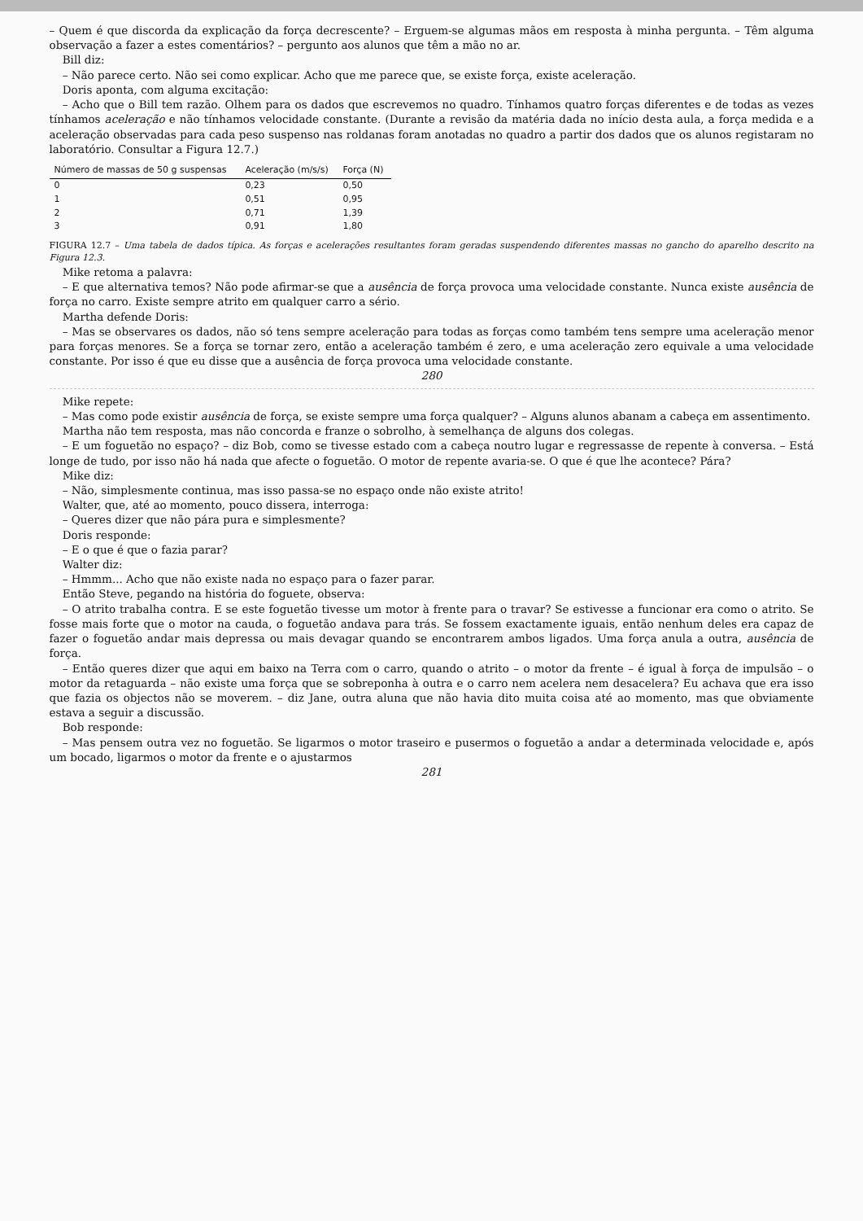– Quem é que discorda da explicação da força decrescente? – Erguem-se algumas mãos em resposta à minha pergunta. – Têm alguma observação a fazer a estes comentários? – pergunto aos alunos que têm a mão no ar.
Bill diz:
– Não parece certo. Não sei como explicar. Acho que me parece que, se existe força, existe aceleração.
Doris aponta, com alguma excitação:
– Acho que o Bill tem razão. Olhem para os dados que escrevemos no quadro. Tínhamos quatro forças diferentes e de todas as vezes tínhamos aceleração e não tínhamos velocidade constante. (Durante a revisão da matéria dada no início desta aula, a força medida e a aceleração observadas para cada peso suspenso nas roldanas foram anotadas no quadro a partir dos dados que os alunos registaram no laboratório. Consultar a Figura 12.7.)
| Número de massas de 50 g suspensas | Aceleração (m/s/s) | Força (N) |
| --- | --- | --- |
| 0 | 0,23 | 0,50 |
| 1 | 0,51 | 0,95 |
| 2 | 0,71 | 1,39 |
| 3 | 0,91 | 1,80 |
FIGURA 12.7 – Uma tabela de dados típica. As forças e acelerações resultantes foram geradas suspendendo diferentes massas no gancho do aparelho descrito na Figura 12.3.
Mike retoma a palavra:
– E que alternativa temos? Não pode afirmar-se que a ausência de força provoca uma velocidade constante. Nunca existe ausência de força no carro. Existe sempre atrito em qualquer carro a sério.
Martha defende Doris:
– Mas se observares os dados, não só tens sempre aceleração para todas as forças como também tens sempre uma aceleração menor para forças menores. Se a força se tornar zero, então a aceleração também é zero, e uma aceleração zero equivale a uma velocidade constante. Por isso é que eu disse que a ausência de força provoca uma velocidade constante.
280
Mike repete:
– Mas como pode existir ausência de força, se existe sempre uma força qualquer? – Alguns alunos abanam a cabeça em assentimento.
Martha não tem resposta, mas não concorda e franze o sobrolho, à semelhança de alguns dos colegas.
– E um foguetão no espaço? – diz Bob, como se tivesse estado com a cabeça noutro lugar e regressasse de repente à conversa. – Está longe de tudo, por isso não há nada que afecte o foguetão. O motor de repente avaria-se. O que é que lhe acontece? Pára?
Mike diz:
– Não, simplesmente continua, mas isso passa-se no espaço onde não existe atrito!
Walter, que, até ao momento, pouco dissera, interroga:
– Queres dizer que não pára pura e simplesmente?
Doris responde:
– E o que é que o fazia parar?
Walter diz:
– Hmmm... Acho que não existe nada no espaço para o fazer parar.
Então Steve, pegando na história do foguete, observa:
– O atrito trabalha contra. E se este foguetão tivesse um motor à frente para o travar? Se estivesse a funcionar era como o atrito. Se fosse mais forte que o motor na cauda, o foguetão andava para trás. Se fossem exactamente iguais, então nenhum deles era capaz de fazer o foguetão andar mais depressa ou mais devagar quando se encontrarem ambos ligados. Uma força anula a outra, ausência de força.
– Então queres dizer que aqui em baixo na Terra com o carro, quando o atrito – o motor da frente – é igual à força de impulsão – o motor da retaguarda – não existe uma força que se sobreponha à outra e o carro nem acelera nem desacelera? Eu achava que era isso que fazia os objectos não se moverem. – diz Jane, outra aluna que não havia dito muita coisa até ao momento, mas que obviamente estava a seguir a discussão.
Bob responde:
– Mas pensem outra vez no foguetão. Se ligarmos o motor traseiro e pusermos o foguetão a andar a determinada velocidade e, após um bocado, ligarmos o motor da frente e o ajustarmos
281